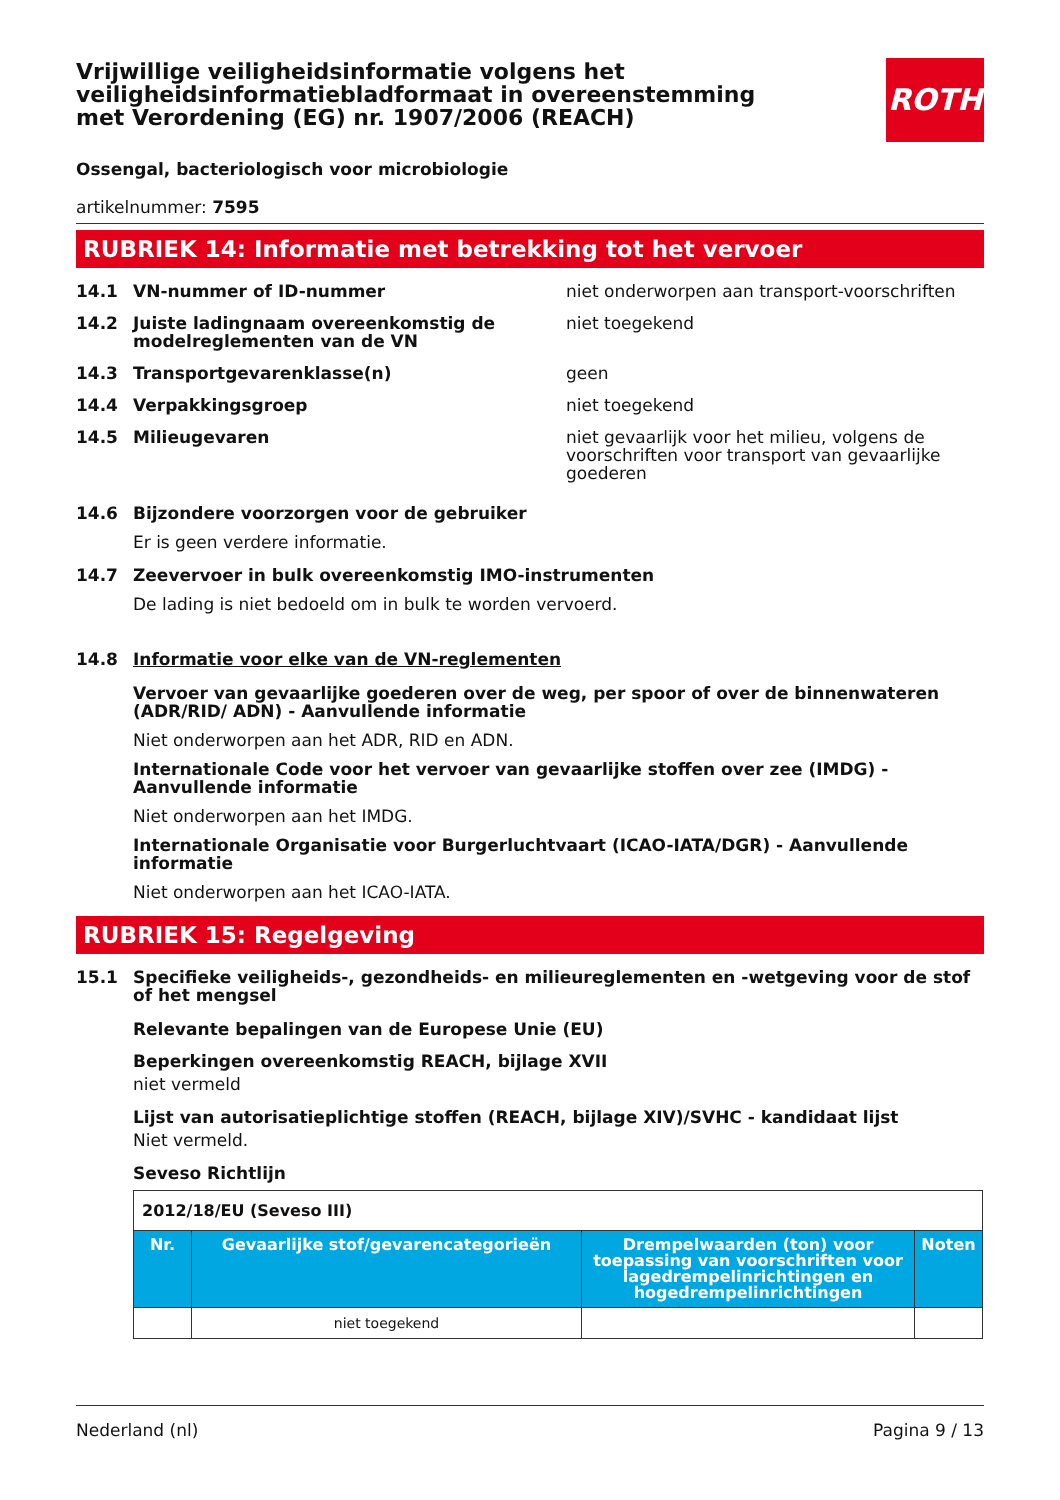Vrijwillige veiligheidsinformatie volgens het veiligheidsinformatiebladformaat in overeenstemming met Verordening (EG) nr. 1907/2006 (REACH)
ROTH
Ossengal, bacteriologisch voor microbiologie
artikelnummer: 7595
RUBRIEK 14: Informatie met betrekking tot het vervoer
14.1 VN-nummer of ID-nummer niet onderworpen aan transport-voorschriften
14.2 Juiste ladingnaam overeenkomstig de modelreglementen van de VN niet toegekend
14.3 Transportgevarenklasse(n) geen
14.4 Verpakkingsgroep niet toegekend
14.5 Milieugevaren niet gevaarlijk voor het milieu, volgens de voorschriften voor transport van gevaarlijke goederen
14.6 Bijzondere voorzorgen voor de gebruiker
Er is geen verdere informatie.
14.7 Zeevervoer in bulk overeenkomstig IMO-instrumenten
De lading is niet bedoeld om in bulk te worden vervoerd.
14.8 Informatie voor elke van de VN-reglementen
Vervoer van gevaarlijke goederen over de weg, per spoor of over de binnenwateren (ADR/RID/ ADN) - Aanvullende informatie
Niet onderworpen aan het ADR, RID en ADN.
Internationale Code voor het vervoer van gevaarlijke stoffen over zee (IMDG) - Aanvullende informatie
Niet onderworpen aan het IMDG.
Internationale Organisatie voor Burgerluchtvaart (ICAO-IATA/DGR) - Aanvullende informatie
Niet onderworpen aan het ICAO-IATA.
RUBRIEK 15: Regelgeving
15.1 Specifieke veiligheids-, gezondheids- en milieureglementen en -wetgeving voor de stof of het mengsel
Relevante bepalingen van de Europese Unie (EU)
Beperkingen overeenkomstig REACH, bijlage XVII
niet vermeld
Lijst van autorisatieplichtige stoffen (REACH, bijlage XIV)/SVHC - kandidaat lijst
Niet vermeld.
Seveso Richtlijn
| 2012/18/EU (Seveso III) | | | |
| Nr. | Gevaarlijke stof/gevarencategorieën | Drempelwaarden (ton) voor toepassing van voorschriften voor lagedrempelinrichtingen en hogedrempelinrichtingen | Noten |
| | niet toegekend | | |
Nederland (nl) Pagina 9 / 13